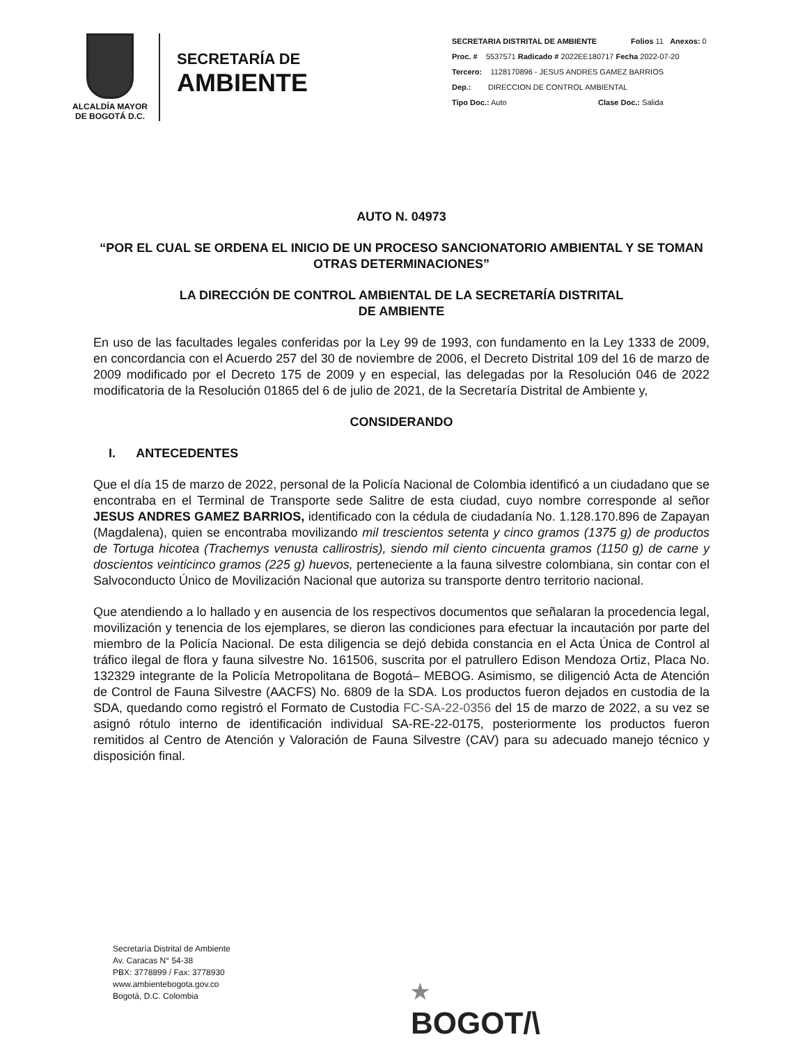ALCALDÍA MAYOR
DE BOGOTÁ D.C.
SECRETARÍA DE
AMBIENTE
SECRETARIA DISTRITAL DE AMBIENTE Folios 11 Anexos: 0
Proc. # 5537571 Radicado # 2022EE180717 Fecha 2022-07-20
Tercero: 1128170896 - JESUS ANDRES GAMEZ BARRIOS
Dep.: DIRECCION DE CONTROL AMBIENTAL
Tipo Doc.: Auto Clase Doc.: Salida
AUTO N. 04973
“POR EL CUAL SE ORDENA EL INICIO DE UN PROCESO SANCIONATORIO AMBIENTAL Y SE TOMAN OTRAS DETERMINACIONES”
LA DIRECCIÓN DE CONTROL AMBIENTAL DE LA SECRETARÍA DISTRITAL
DE AMBIENTE
En uso de las facultades legales conferidas por la Ley 99 de 1993, con fundamento en la Ley 1333 de 2009, en concordancia con el Acuerdo 257 del 30 de noviembre de 2006, el Decreto Distrital 109 del 16 de marzo de 2009 modificado por el Decreto 175 de 2009 y en especial, las delegadas por la Resolución 046 de 2022 modificatoria de la Resolución 01865 del 6 de julio de 2021, de la Secretaría Distrital de Ambiente y,
CONSIDERANDO
I. ANTECEDENTES
Que el día 15 de marzo de 2022, personal de la Policía Nacional de Colombia identificó a un ciudadano que se encontraba en el Terminal de Transporte sede Salitre de esta ciudad, cuyo nombre corresponde al señor JESUS ANDRES GAMEZ BARRIOS, identificado con la cédula de ciudadanía No. 1.128.170.896 de Zapayan (Magdalena), quien se encontraba movilizando mil trescientos setenta y cinco gramos (1375 g) de productos de Tortuga hicotea (Trachemys venusta callirostris), siendo mil ciento cincuenta gramos (1150 g) de carne y doscientos veinticinco gramos (225 g) huevos, perteneciente a la fauna silvestre colombiana, sin contar con el Salvoconducto Único de Movilización Nacional que autoriza su transporte dentro territorio nacional.
Que atendiendo a lo hallado y en ausencia de los respectivos documentos que señalaran la procedencia legal, movilización y tenencia de los ejemplares, se dieron las condiciones para efectuar la incautación por parte del miembro de la Policía Nacional. De esta diligencia se dejó debida constancia en el Acta Única de Control al tráfico ilegal de flora y fauna silvestre No. 161506, suscrita por el patrullero Edison Mendoza Ortiz, Placa No. 132329 integrante de la Policía Metropolitana de Bogotá– MEBOG. Asimismo, se diligenció Acta de Atención de Control de Fauna Silvestre (AACFS) No. 6809 de la SDA. Los productos fueron dejados en custodia de la SDA, quedando como registró el Formato de Custodia FC-SA-22-0356 del 15 de marzo de 2022, a su vez se asignó rótulo interno de identificación individual SA-RE-22-0175, posteriormente los productos fueron remitidos al Centro de Atención y Valoración de Fauna Silvestre (CAV) para su adecuado manejo técnico y disposición final.
Secretaría Distrital de Ambiente
Av. Caracas N° 54-38
PBX: 3778899 / Fax: 3778930
www.ambientebogota.gov.co
Bogotá, D.C. Colombia
★
BOGOT/\